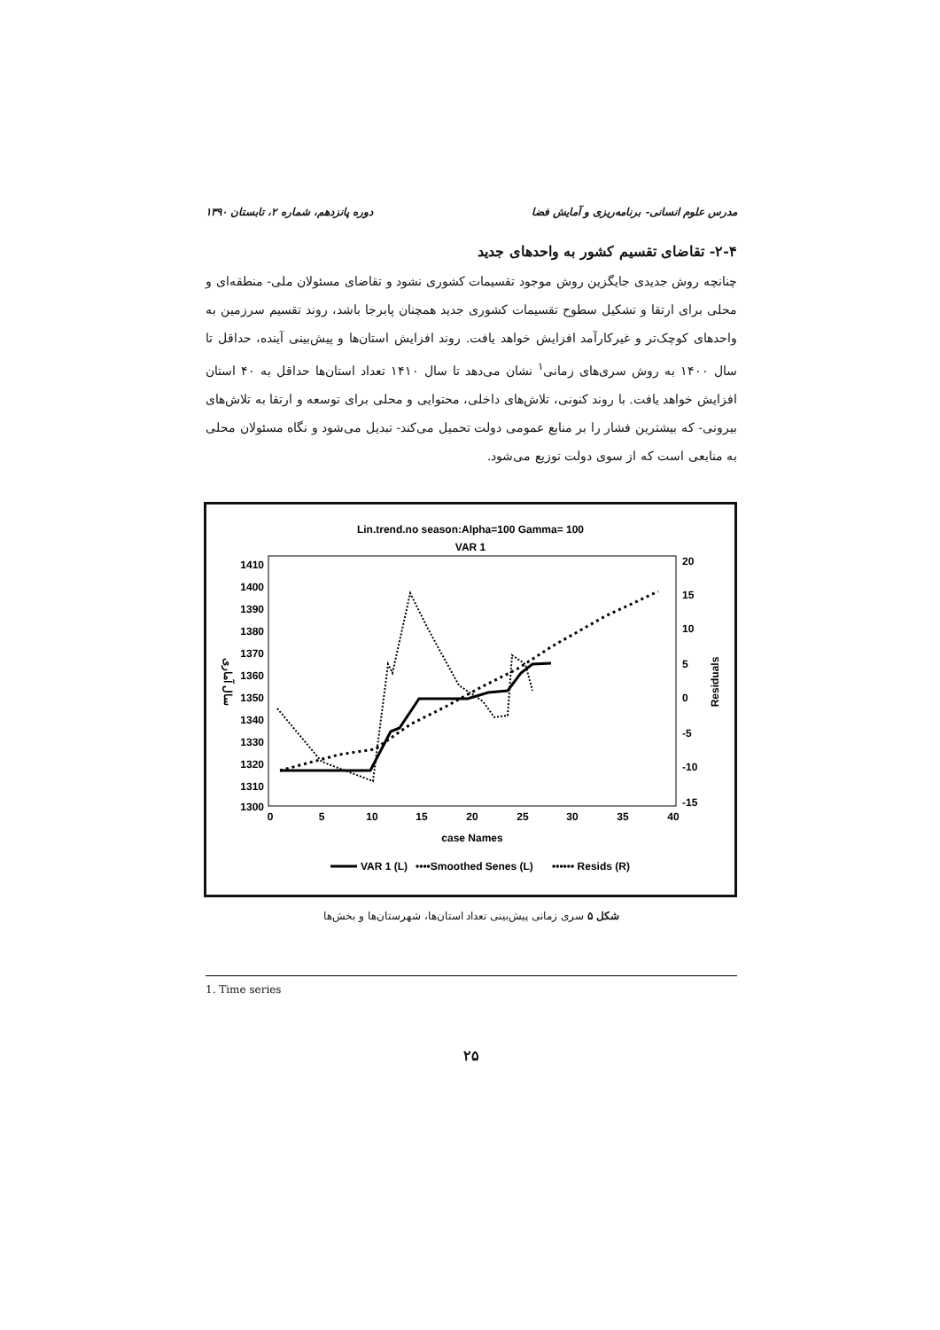مدرس علوم انسانی- برنامه‌ریزی و آمایش فضا دوره پانزدهم، شماره ۲، تابستان ۱۳۹۰
۲-۴- تقاضای تقسیم کشور به واحدهای جدید
چنانچه روش جدیدی جایگزین روش موجود تقسیمات کشوری نشود و تقاضای مسئولان ملی- منطقه‌ای و محلی برای ارتقا و تشکیل سطوح تقسیمات کشوری جدید همچنان پابرجا باشد، روند تقسیم سرزمین به واحدهای کوچک‌تر و غیرکارآمد افزایش خواهد یافت. روند افزایش استان‌ها و پیش‌بینی آینده، حداقل تا سال ۱۴۰۰ به روش سری‌های زمانی<sup>۱</sup> نشان می‌دهد تا سال ۱۴۱۰ تعداد استان‌ها حداقل به ۴۰ استان افزایش خواهد یافت. با روند کنونی، تلاش‌های داخلی، محتوایی و محلی برای توسعه و ارتقا به تلاش‌های بیرونی- که بیشترین فشار را بر منابع عمومی دولت تحمیل می‌کند- تبدیل می‌شود و نگاه مسئولان محلی به منابعی است که از سوی دولت توزیع می‌شود.
Lin.trend.no season:Alpha=100 Gamma= 100
VAR 1
1410
1400
1390
1380
1370
1360
1350
1340
1330
1320
1310
1300
20
15
10
5
0
-5
-10
-15
0
5
10
15
20
25
30
35
40
case Names
سال آماری
Residuals
VAR 1 (L)
••••Smoothed Senes (L)
•••••• Resids (R)
شکل ۵ سری زمانی پیش‌بینی تعداد استان‌ها، شهرستان‌ها و بخش‌ها
1. Time series
۲۵